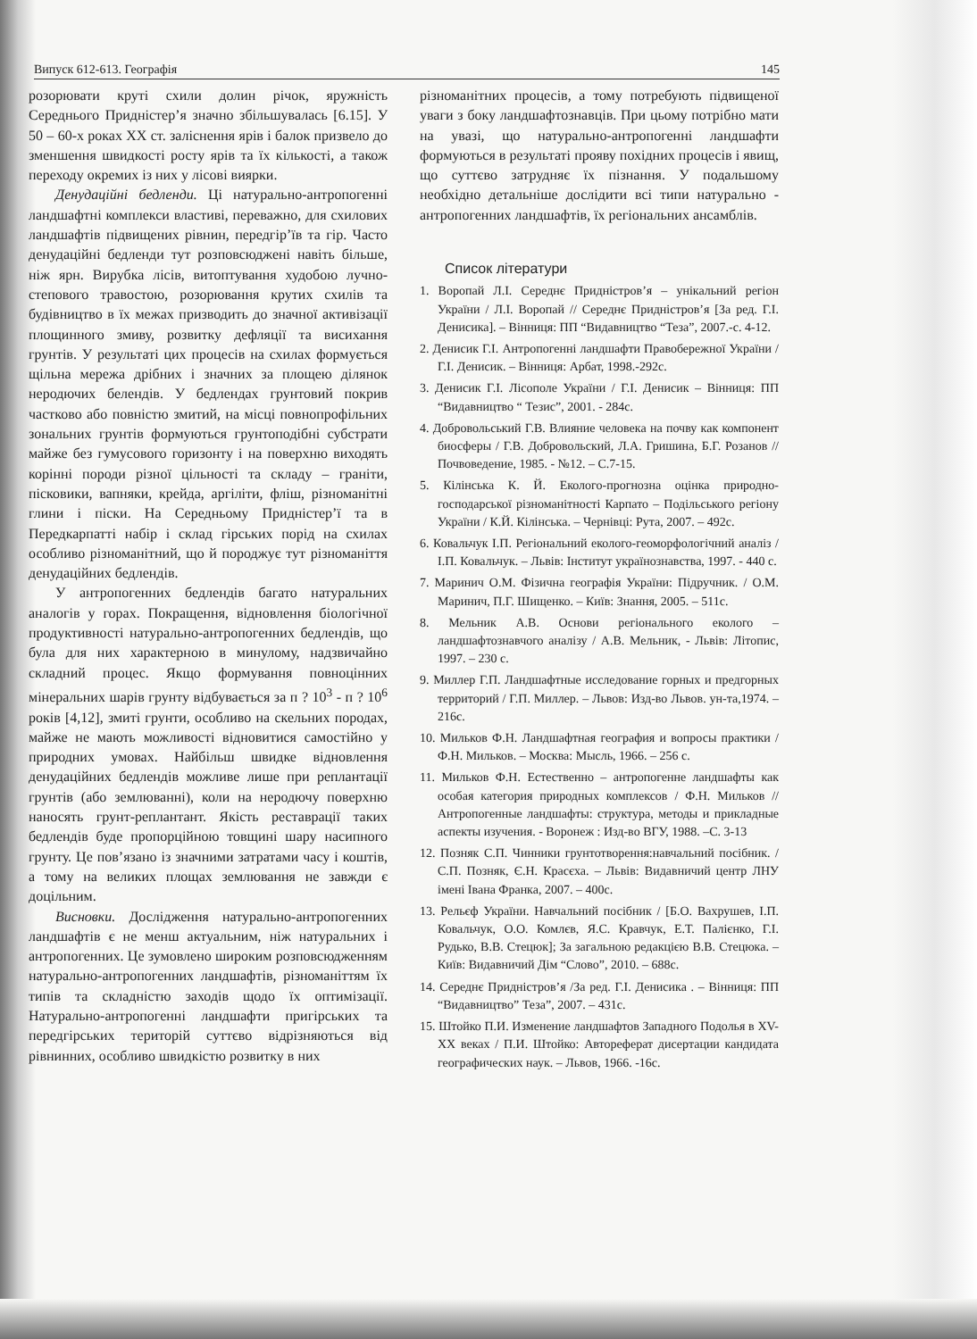Випуск 612-613. Географія 145
розорювати круті схили долин річок, яружність Середнього Придністер’я значно збільшувалась [6.15]. У 50 – 60-х роках XX ст. заліснення ярів і балок призвело до зменшення швидкості росту ярів та їх кількості, а також переходу окремих із них у лісові виярки.
Денудаційні бедленди. Ці натурально-антропогенні ландшафтні комплекси властиві, переважно, для схилових ландшафтів підвищених рівнин, передгір’їв та гір. Часто денудаційні бедленди тут розповсюджені навіть більше, ніж ярн. Вирубка лісів, витоптування худобою лучно-степового травостою, розорювання крутих схилів та будівництво в їх межах призводить до значної активізації площинного змиву, розвитку дефляції та висихання грунтів. У результаті цих процесів на схилах формується щільна мережа дрібних і значних за площею ділянок неродючих белендів. У бедлендах грунтовий покрив частково або повністю змитий, на місці повнопрофільних зональних грунтів формуються грунтоподібні субстрати майже без гумусового горизонту і на поверхню виходять корінні породи різної цільності та складу – граніти, пісковики, вапняки, крейда, аргіліти, фліш, різноманітні глини і піски. На Середньому Придністер’ї та в Передкарпатті набір і склад гірських порід на схилах особливо різноманітний, що й породжує тут різноманіття денудаційних бедлендів.
У антропогенних бедлендів багато натуральних аналогів у горах. Покращення, відновлення біологічної продуктивності натурально-антропогенних бедлендів, що була для них характерною в минулому, надзвичайно складний процес. Якщо формування повноцінних мінеральних шарів грунту відбувається за п ? 10<sup>3</sup> - п ? 10<sup>6</sup> років [4,12], змиті грунти, особливо на скельних породах, майже не мають можливості відновитися самостійно у природних умовах. Найбільш швидке відновлення денудаційних бедлендів можливе лише при реплантації грунтів (або землюванні), коли на неродючу поверхню наносять грунт-реплантант. Якість реставрації таких бедлендів буде пропорційною товщині шару насипного грунту. Це пов’язано із значними затратами часу і коштів, а тому на великих площах землювання не завжди є доцільним.
Висновки. Дослідження натурально-антропогенних ландшафтів є не менш актуальним, ніж натуральних і антропогенних. Це зумовлено широким розповсюдженням натурально-антропогенних ландшафтів, різноманіттям їх типів та складністю заходів щодо їх оптимізації. Натурально-антропогенні ландшафти пригірських та передгірських територій суттєво відрізняються від рівнинних, особливо швидкістю розвитку в них
різноманітних процесів, а тому потребують підвищеної уваги з боку ландшафтознавців. При цьому потрібно мати на увазі, що натурально-антропогенні ландшафти формуються в результаті прояву похідних процесів і явищ, що суттєво затрудняє їх пізнання. У подальшому необхідно детальніше дослідити всі типи натурально - антропогенних ландшафтів, їх регіональних ансамблів.
Список літератури
1. Воропай Л.І. Середнє Придністров’я – унікальний регіон України / Л.І. Воропай // Середнє Придністров’я [За ред. Г.І. Денисика]. – Вінниця: ПП “Видавництво “Теза”, 2007.-с. 4-12.
2. Денисик Г.І. Антропогенні ландшафти Правобережної України / Г.І. Денисик. – Вінниця: Арбат, 1998.-292с.
3. Денисик Г.І. Лісополе України / Г.І. Денисик – Вінниця: ПП “Видавництво “ Тезис”, 2001. - 284с.
4. Добровольський Г.В. Влияние человека на почву как компонент биосферы / Г.В. Добровольский, Л.А. Гришина, Б.Г. Розанов // Почвоведение, 1985. - №12. – С.7-15.
5. Кілінська К. Й. Еколого-прогнозна оцінка природно-господарської різноманітності Карпато – Подільського регіону України / К.Й. Кілінська. – Чернівці: Рута, 2007. – 492с.
6. Ковальчук І.П. Регіональний еколого-геоморфологічний аналіз / І.П. Ковальчук. – Львів: Інститут українознавства, 1997. - 440 с.
7. Маринич О.М. Фізична географія України: Підручник. / О.М. Маринич, П.Г. Шищенко. – Київ: Знання, 2005. – 511с.
8. Мельник А.В. Основи регіонального еколого – ландшафтознавчого аналізу / А.В. Мельник, - Львів: Літопис, 1997. – 230 с.
9. Миллер Г.П. Ландшафтные исследование горных и предгорных территорий / Г.П. Миллер. – Львов: Изд-во Львов. ун-та,1974. – 216с.
10. Мильков Ф.Н. Ландшафтная география и вопросы практики / Ф.Н. Мильков. – Москва: Мысль, 1966. – 256 с.
11. Мильков Ф.Н. Естественно – антропогенне ландшафты как особая категория природных комплексов / Ф.Н. Мильков // Антропогенные ландшафты: структура, методы и прикладные аспекты изучения. - Воронеж : Изд-во ВГУ, 1988. –С. 3-13
12. Позняк С.П. Чинники грунтотворення:навчальний посібник. /С.П. Позняк, Є.Н. Красєха. – Львів: Видавничий центр ЛНУ імені Івана Франка, 2007. – 400с.
13. Рельєф України. Навчальний посібник / [Б.О. Вахрушев, І.П. Ковальчук, О.О. Комлєв, Я.С. Кравчук, Е.Т. Палієнко, Г.І. Рудько, В.В. Стецюк]; За загальною редакцією В.В. Стецюка. – Київ: Видавничий Дім “Слово”, 2010. – 688с.
14. Середнє Придністров’я /За ред. Г.І. Денисика . – Вінниця: ПП “Видавництво” Теза”, 2007. – 431с.
15. Штойко П.И. Изменение ландшафтов Западного Подолья в XV-XX веках / П.И. Штойко: Автореферат дисертации кандидата географических наук. – Львов, 1966. -16с.